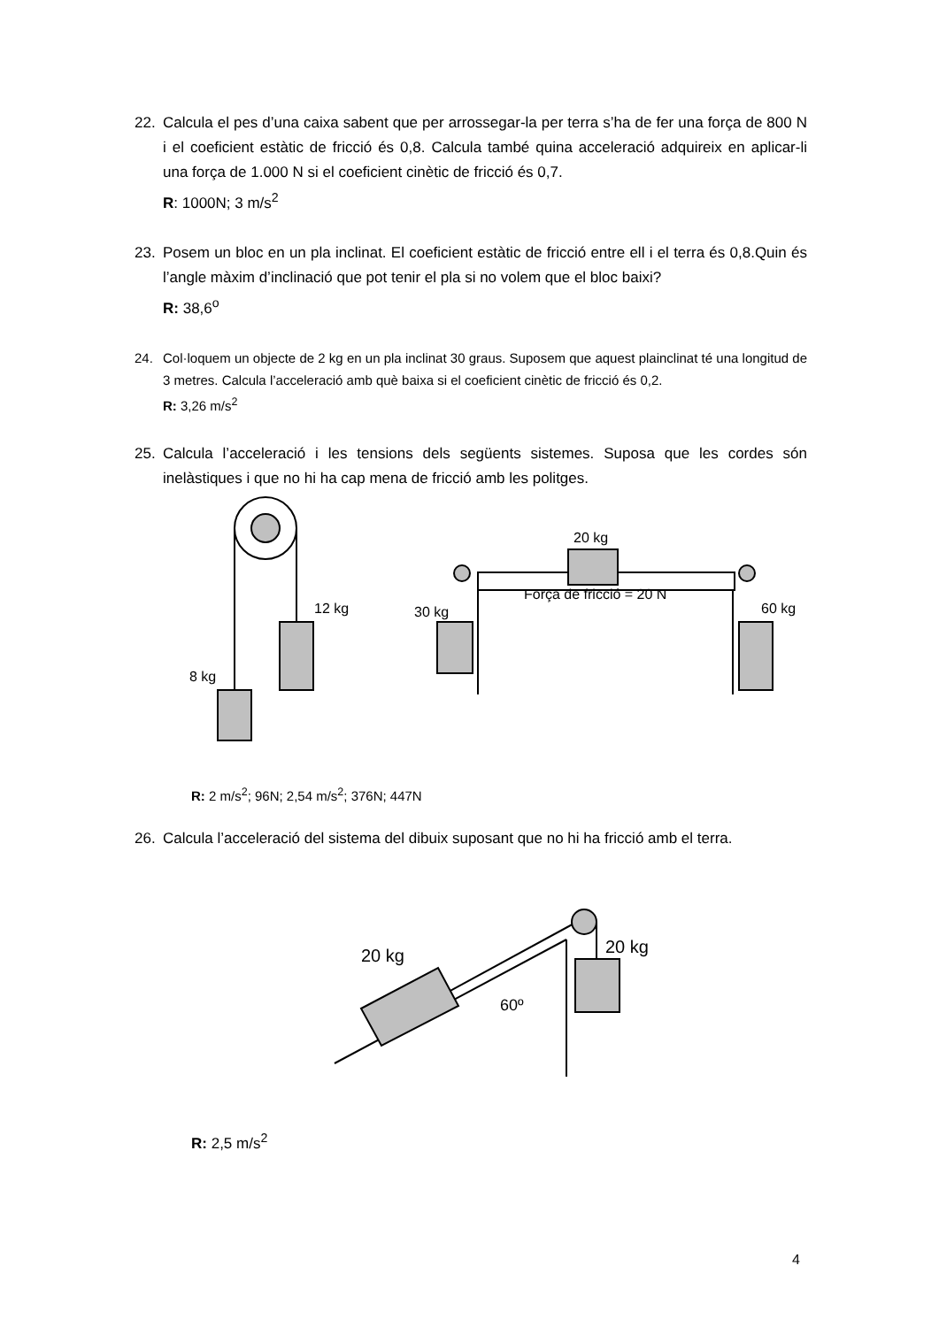22.
Calcula el pes d’una caixa sabent que per arrossegar-la per terra s’ha de fer una força de 800 N i el coeficient estàtic de fricció és 0,8. Calcula també quina acceleració adquireix en aplicar-li una força de 1.000 N si el coeficient cinètic de fricció és 0,7.
R: 1000N; 3 m/s<sup>2</sup>
23.
Posem un bloc en un pla inclinat. El coeficient estàtic de fricció entre ell i el terra és 0,8.Quin és l’angle màxim d’inclinació que pot tenir el pla si no volem que el bloc baixi?
R: 38,6<sup>o</sup>
24.
Col·loquem un objecte de 2 kg en un pla inclinat 30 graus. Suposem que aquest plainclinat té una longitud de 3 metres. Calcula l’acceleració amb què baixa si el coeficient cinètic de fricció és 0,2.
R: 3,26 m/s<sup>2</sup>
25.
Calcula l’acceleració i les tensions dels següents sistemes. Suposa que les cordes són inelàstiques i que no hi ha cap mena de fricció amb les politges.
12 kg
8 kg
20 kg
30 kg
Força de fricció = 20 N
60 kg
R: 2 m/s<sup>2</sup>; 96N; 2,54 m/s<sup>2</sup>; 376N; 447N
26.
Calcula l’acceleració del sistema del dibuix suposant que no hi ha fricció amb el terra.
20 kg
20 kg
60º
R: 2,5 m/s<sup>2</sup>
4